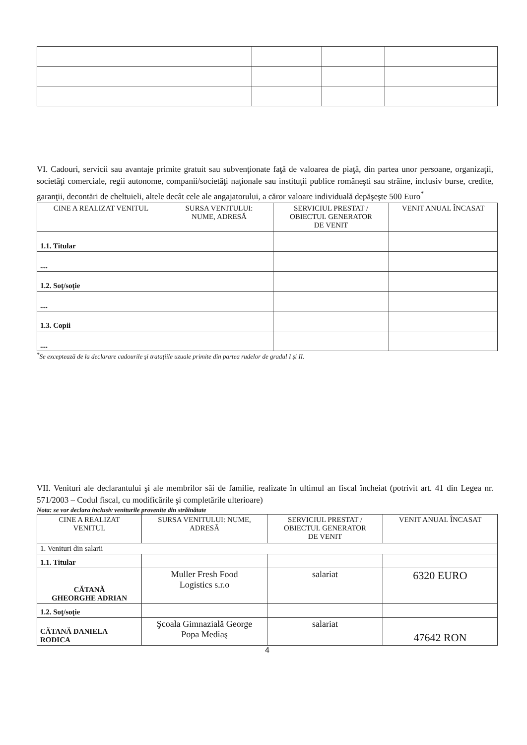VI. Cadouri, servicii sau avantaje primite gratuit sau subvenţionate faţă de valoarea de piaţă, din partea unor persoane, organizaţii, societăţi comerciale, regii autonome, companii/societăţi naţionale sau instituţii publice româneşti sau străine, inclusiv burse, credite, garanţii, decontări de cheltuieli, altele decât cele ale angajatorului, a căror valoare individuală depăşeşte 500 Euro<sup>*</sup>
| CINE A REALIZAT VENITUL | SURSA VENITULUI: NUME, ADRESĂ | SERVICIUL PRESTAT / OBIECTUL GENERATOR DE VENIT | VENIT ANUAL ÎNCASAT |
| --- | --- | --- | --- |
| 1.1. Titular | | | |
| .... | | | |
| 1.2. Soţ/soţie | | | |
| .... | | | |
| 1.3. Copii | | | |
| .... | | | |
<sup>*</sup> Se exceptează de la declarare cadourile şi trataţiile uzuale primite din partea rudelor de gradul I şi II.
VII. Venituri ale declarantului şi ale membrilor săi de familie, realizate în ultimul an fiscal încheiat (potrivit art. 41 din Legea nr. 571/2003 – Codul fiscal, cu modificările şi completările ulterioare)
Nota: se vor declara inclusiv veniturile provenite din străinătate
| CINE A REALIZAT VENITUL | SURSA VENITULUI: NUME, ADRESĂ | SERVICIUL PRESTAT / OBIECTUL GENERATOR DE VENIT | VENIT ANUAL ÎNCASAT |
| --- | --- | --- | --- |
| 1. Venituri din salarii | | | |
| 1.1. Titular | | | |
| CĂTANĂ GHEORGHE ADRIAN | Muller Fresh Food Logistics s.r.o | salariat | 6320 EURO |
| 1.2. Soţ/soţie | | | |
| CĂTANĂ DANIELA RODICA | Şcoala Gimnazială George Popa Mediaş | salariat | 47642 RON |
4